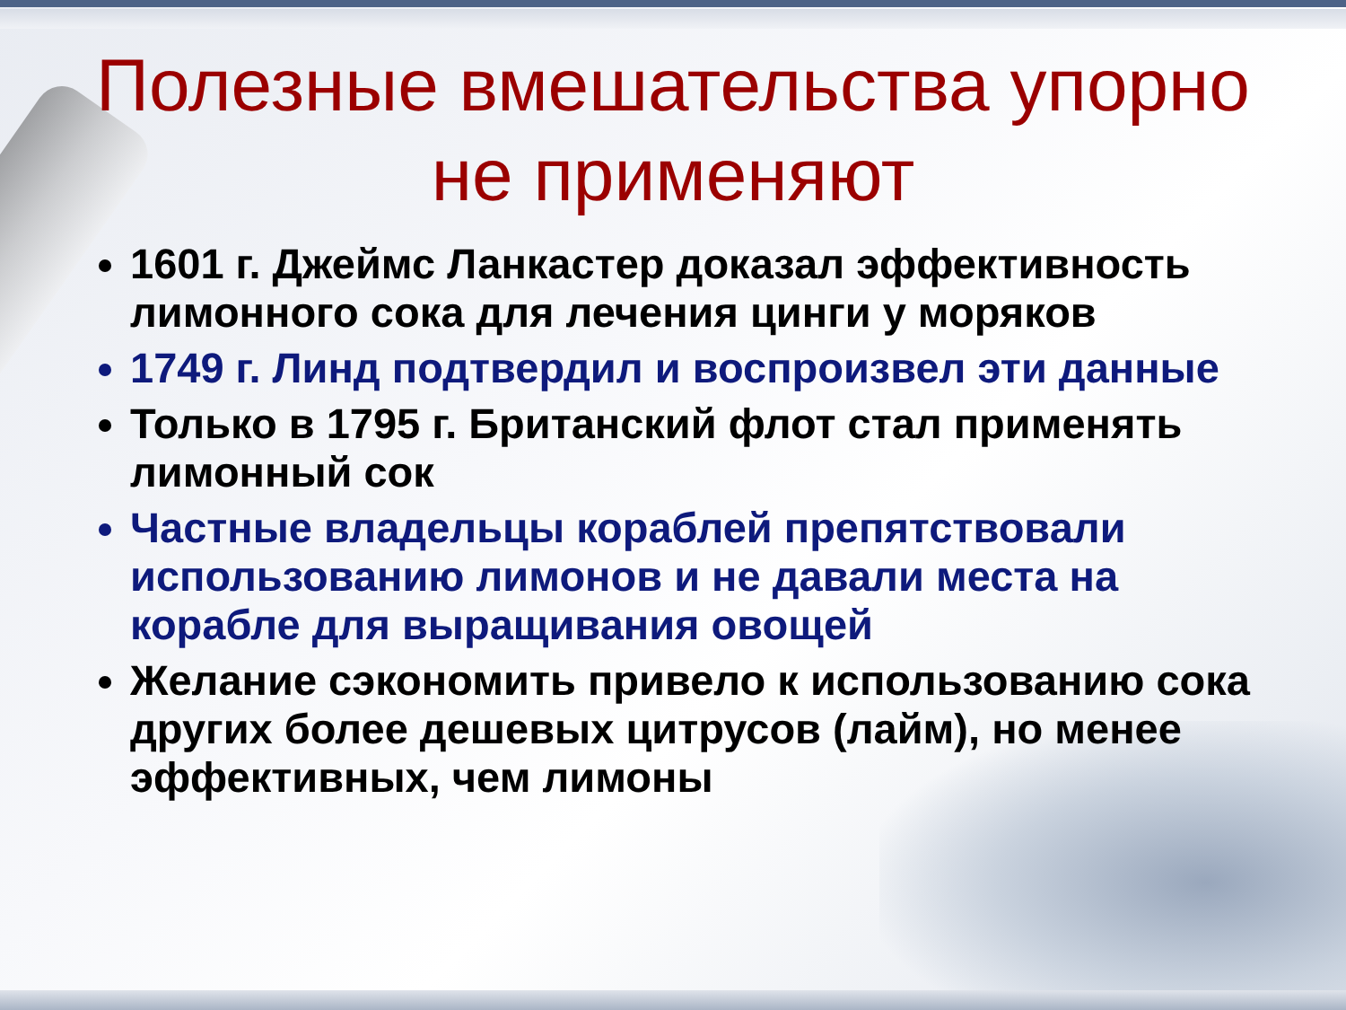Полезные вмешательства упорно не применяют
1601 г. Джеймс Ланкастер доказал эффективность лимонного сока для лечения цинги у моряков
1749 г. Линд подтвердил и воспроизвел эти данные
Только в 1795 г. Британский флот стал применять лимонный сок
Частные владельцы кораблей препятствовали использованию лимонов и не давали места на корабле для выращивания овощей
Желание сэкономить привело к использованию сока других более дешевых цитрусов (лайм), но менее эффективных, чем лимоны